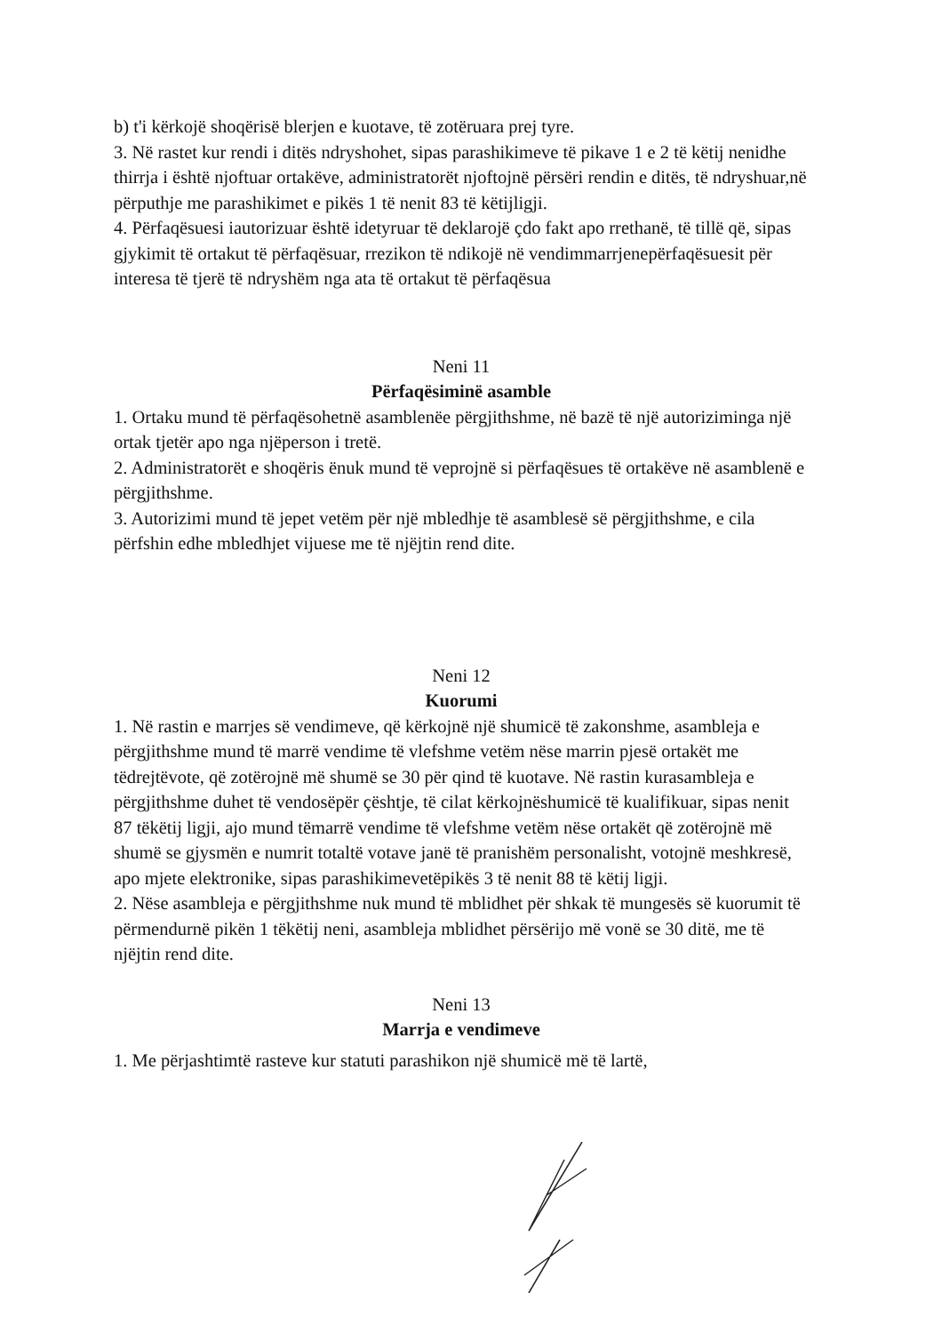b) t'i kërkojë shoqërisë blerjen e kuotave, të zotëruara prej tyre.
3. Në rastet kur rendi i ditës ndryshohet, sipas parashikimeve të pikave 1 e 2 të këtij nenidhe thirrja i është njoftuar ortakëve, administratorët njoftojnë përsëri rendin e ditës, të ndryshuar,në përputhje me parashikimet e pikës 1 të nenit 83 të këtijligji.
4. Përfaqësuesi iautorizuar është idetyruar të deklarojë çdo fakt apo rrethanë, të tillë që, sipas gjykimit të ortakut të përfaqësuar, rrezikon të ndikojë në vendimmarrjenepërfaqësuesit për interesa të tjerë të ndryshëm nga ata të ortakut të përfaqësua
Neni 11
Përfaqësiminë asamble
1. Ortaku mund të përfaqësohetnë asamblenëe përgjithshme, në bazë të një autorizimingа një ortak tjetër apo nga njëperson i tretë.
2. Administratorët e shoqëris ënuk mund të veprojnë si përfaqësues të ortakëve në asamblenë e përgjithshme.
3. Autorizimi mund të jepet vetëm për një mbledhje të asamblesë së përgjithshme, e cila përfshin edhe mbledhjet vijuese me të njëjtin rend dite.
Neni 12
Kuorumi
1. Në rastin e marrjes së vendimeve, që kërkojnë një shumicë të zakonshme, asambleja e përgjithshme mund të marrë vendime të vlefshme vetëm nëse marrin pjesë ortakët me tëdrejtëvote, që zotërojnë më shumë se 30 për qind të kuotave. Në rastin kurasambleja e përgjithshme duhet të vendosëpër çështje, të cilat kërkojnëshumicë të kualifikuar, sipas nenit 87 tëkëtij ligji, ajo mund tëmarrë vendime të vlefshme vetëm nëse ortakët që zotërojnë më shumë se gjysmën e numrit totaltë votave janë të pranishëm personalisht, votojnë meshkresë, apo mjete elektronike, sipas parashikimevetëpikës 3 të nenit 88 të këtij ligji.
2. Nëse asambleja e përgjithshme nuk mund të mblidhet për shkak të mungesës së kuorumit të përmendurnë pikën 1 tëkëtij neni, asambleja mblidhet përsërijo më vonë se 30 ditë, me të njëjtin rend dite.
Neni 13
Marrja e vendimeve
1. Me përjashtimtë rasteve kur statuti parashikon një shumicë më të lartë,